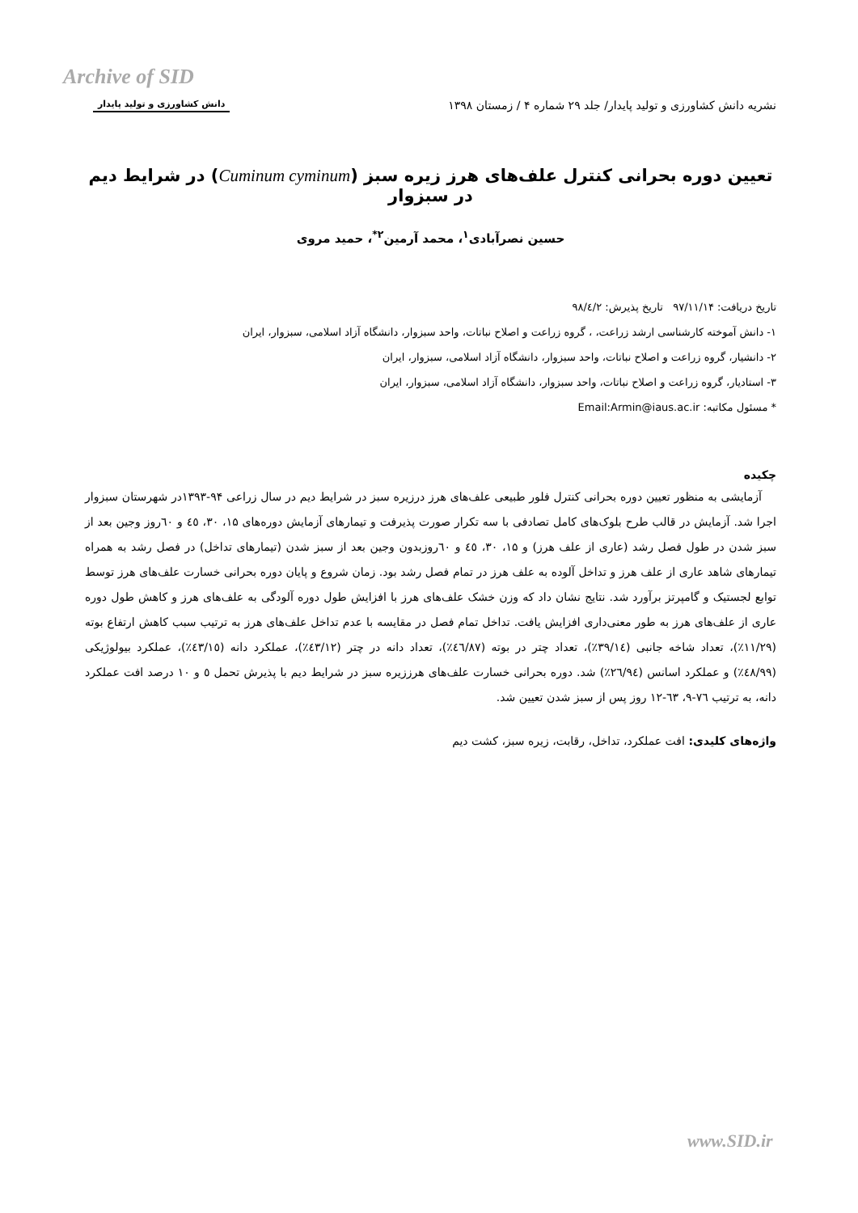Archive of SID
نشریه دانش کشاورزی و تولید پایدار/ جلد ۲۹ شماره ۴ / زمستان ۱۳۹۸
دانش کشاورزی و تولید پایدار
تعیین دوره بحرانی کنترل علف‌های هرز زیره سبز (Cuminum cyminum) در شرایط دیم در سبزوار
حسین نصرآبادی<sup>۱</sup>، محمد آرمین<sup>۲*</sup>، حمید مروی
تاریخ دریافت: ۹۷/۱۱/۱۴ تاریخ پذیرش: ۹۸/٤/۲
۱- دانش آموخته کارشناسی ارشد زراعت، ، گروه زراعت و اصلاح نباتات، واحد سبزوار، دانشگاه آزاد اسلامی، سبزوار، ایران
۲- دانشیار، گروه زراعت و اصلاح نباتات، واحد سبزوار، دانشگاه آزاد اسلامی، سبزوار، ایران
۳- استادیار، گروه زراعت و اصلاح نباتات، واحد سبزوار، دانشگاه آزاد اسلامی، سبزوار، ایران
* مسئول مکاتبه: Email:Armin@iaus.ac.ir
چکیده
آزمایشی به منظور تعیین دوره بحرانی کنترل فلور طبیعی علف‌های هرز درزیره سبز در شرایط دیم در سال زراعی ۹۴-۱۳۹۳در شهرستان سبزوار اجرا شد. آزمایش در قالب طرح بلوک‌های کامل تصادفی با سه تکرار صورت پذیرفت و تیمارهای آزمایش دوره‌های ۱۵، ۳۰، ٤٥ و ٦۰روز وجین بعد از سبز شدن در طول فصل رشد (عاری از علف هرز) و ۱۵، ۳۰، ٤٥ و ٦۰روزبدون وجین بعد از سبز شدن (تیمارهای تداخل) در فصل رشد به همراه تیمارهای شاهد عاری از علف هرز و تداخل آلوده به علف هرز در تمام فصل رشد بود. زمان شروع و پایان دوره بحرانی خسارت علف‌های هرز توسط توابع لجستیک و گامپرتز برآورد شد. نتایج نشان داد که وزن خشک علف‌های هرز با افزایش طول دوره آلودگی به علف‌های هرز و کاهش طول دوره عاری از علف‌های هرز به طور معنی‌داری افزایش یافت. تداخل تمام فصل در مقایسه با عدم تداخل علف‌های هرز به ترتیب سبب کاهش ارتفاع بوته (۱۱/۲۹٪)، تعداد شاخه جانبی (۳۹/۱٤٪)، تعداد چتر در بوته (٤٦/۸۷٪)، تعداد دانه در چتر (٤۳/۱۲٪)، عملکرد دانه (٤۳/۱٥٪)، عملکرد بیولوژیکی (٤۸/۹۹٪) و عملکرد اسانس (۲٦/۹٤٪) شد. دوره بحرانی خسارت علف‌های هرززیره سبز در شرایط دیم با پذیرش تحمل ٥ و ۱۰ درصد افت عملکرد دانه، به ترتیب ۷٦-۹، ٦۳-۱۲ روز پس از سبز شدن تعیین شد.
واژه‌های کلیدی: افت عملکرد، تداخل، رقابت، زیره سبز، کشت دیم
www.SID.ir